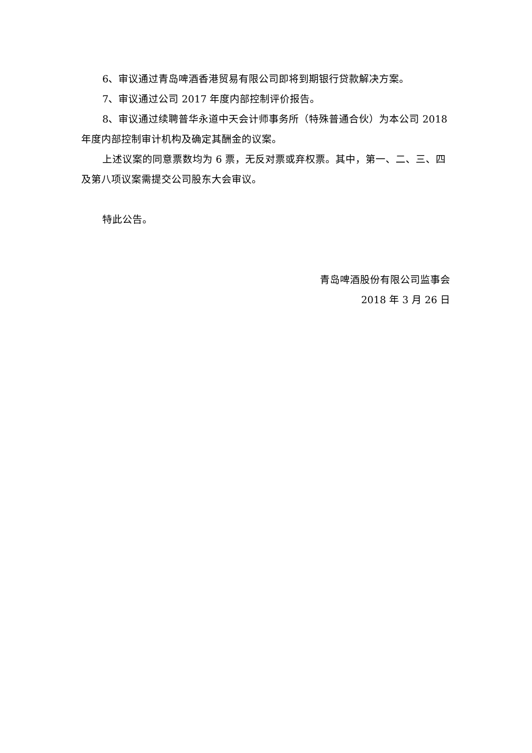6、审议通过青岛啤酒香港贸易有限公司即将到期银行贷款解决方案。
7、审议通过公司 2017 年度内部控制评价报告。
8、审议通过续聘普华永道中天会计师事务所（特殊普通合伙）为本公司 2018 年度内部控制审计机构及确定其酬金的议案。
上述议案的同意票数均为 6 票，无反对票或弃权票。其中，第一、二、三、四及第八项议案需提交公司股东大会审议。
特此公告。
青岛啤酒股份有限公司监事会
2018 年 3 月 26 日